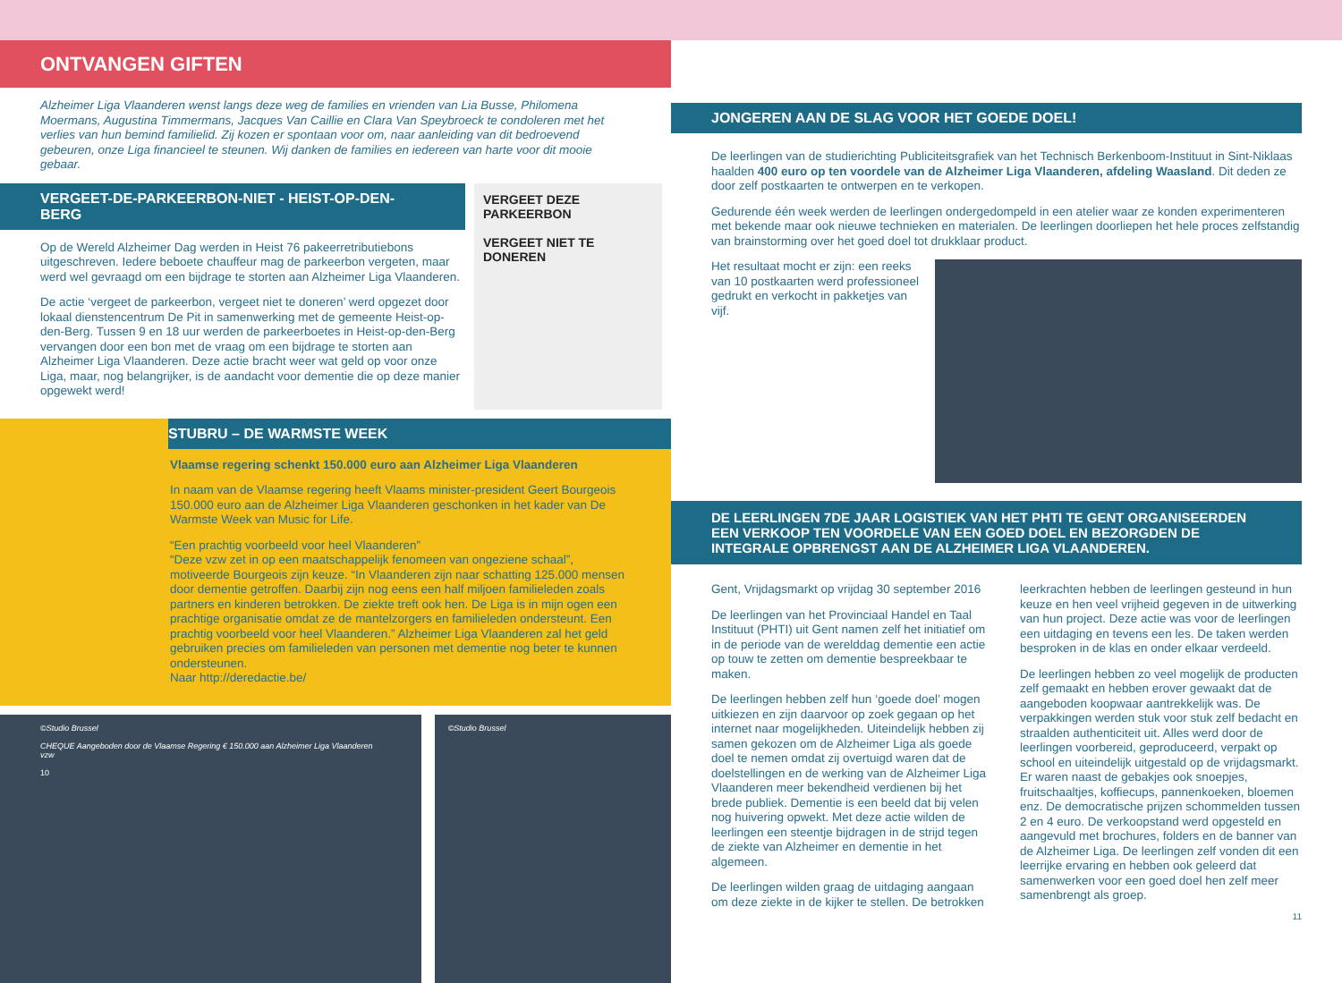ONTVANGEN GIFTEN
Alzheimer Liga Vlaanderen wenst langs deze weg de families en vrienden van Lia Busse, Philomena Moermans, Augustina Timmermans, Jacques Van Caillie en Clara Van Speybroeck te condoleren met het verlies van hun bemind familielid. Zij kozen er spontaan voor om, naar aanleiding van dit bedroevend gebeuren, onze Liga financieel te steunen. Wij danken de families en iedereen van harte voor dit mooie gebaar.
VERGEET-DE-PARKEERBON-NIET - HEIST-OP-DEN-BERG
Op de Wereld Alzheimer Dag werden in Heist 76 pakeerretributiebons uitgeschreven. Iedere beboete chauffeur mag de parkeerbon vergeten, maar werd wel gevraagd om een bijdrage te storten aan Alzheimer Liga Vlaanderen.
De actie ‘vergeet de parkeerbon, vergeet niet te doneren’ werd opgezet door lokaal dienstencentrum De Pit in samenwerking met de gemeente Heist-op-den-Berg. Tussen 9 en 18 uur werden de parkeerboetes in Heist-op-den-Berg vervangen door een bon met de vraag om een bijdrage te storten aan Alzheimer Liga Vlaanderen. Deze actie bracht weer wat geld op voor onze Liga, maar, nog belangrijker, is de aandacht voor dementie die op deze manier opgewekt werd!
VERGEET DEZE PARKEERBON
VERGEET NIET TE DONEREN
STUBRU – DE WARMSTE WEEK
Vlaamse regering schenkt 150.000 euro aan Alzheimer Liga Vlaanderen
In naam van de Vlaamse regering heeft Vlaams minister-president Geert Bourgeois 150.000 euro aan de Alzheimer Liga Vlaanderen geschonken in het kader van De Warmste Week van Music for Life.
“Een prachtig voorbeeld voor heel Vlaanderen”
“Deze vzw zet in op een maatschappelijk fenomeen van ongeziene schaal”, motiveerde Bourgeois zijn keuze. “In Vlaanderen zijn naar schatting 125.000 mensen door dementie getroffen. Daarbij zijn nog eens een half miljoen familieleden zoals partners en kinderen betrokken. De ziekte treft ook hen. De Liga is in mijn ogen een prachtige organisatie omdat ze de mantelzorgers en familieleden ondersteunt. Een prachtig voorbeeld voor heel Vlaanderen.” Alzheimer Liga Vlaanderen zal het geld gebruiken precies om familieleden van personen met dementie nog beter te kunnen ondersteunen.
Naar http://deredactie.be/
©Studio Brussel
CHEQUE Aangeboden door de Vlaamse Regering € 150.000 aan Alzheimer Liga Vlaanderen vzw
10
©Studio Brussel
JONGEREN AAN DE SLAG VOOR HET GOEDE DOEL!
De leerlingen van de studierichting Publiciteitsgrafiek van het Technisch Berkenboom-Instituut in Sint-Niklaas haalden 400 euro op ten voordele van de Alzheimer Liga Vlaanderen, afdeling Waasland. Dit deden ze door zelf postkaarten te ontwerpen en te verkopen.
Gedurende één week werden de leerlingen ondergedompeld in een atelier waar ze konden experimenteren met bekende maar ook nieuwe technieken en materialen. De leerlingen doorliepen het hele proces zelfstandig van brainstorming over het goed doel tot drukklaar product.
Het resultaat mocht er zijn: een reeks van 10 postkaarten werd professioneel gedrukt en verkocht in pakketjes van vijf.
DE LEERLINGEN 7DE JAAR LOGISTIEK VAN HET PHTI TE GENT ORGANISEERDEN EEN VERKOOP TEN VOORDELE VAN EEN GOED DOEL EN BEZORGDEN DE INTEGRALE OPBRENGST AAN DE ALZHEIMER LIGA VLAANDEREN.
Gent, Vrijdagsmarkt op vrijdag 30 september 2016
De leerlingen van het Provinciaal Handel en Taal Instituut (PHTI) uit Gent namen zelf het initiatief om in de periode van de werelddag dementie een actie op touw te zetten om dementie bespreekbaar te maken.
De leerlingen hebben zelf hun ‘goede doel’ mogen uitkiezen en zijn daarvoor op zoek gegaan op het internet naar mogelijkheden. Uiteindelijk hebben zij samen gekozen om de Alzheimer Liga als goede doel te nemen omdat zij overtuigd waren dat de doelstellingen en de werking van de Alzheimer Liga Vlaanderen meer bekendheid verdienen bij het brede publiek. Dementie is een beeld dat bij velen nog huivering opwekt. Met deze actie wilden de leerlingen een steentje bijdragen in de strijd tegen de ziekte van Alzheimer en dementie in het algemeen.
De leerlingen wilden graag de uitdaging aangaan om deze ziekte in de kijker te stellen. De betrokken leerkrachten hebben de leerlingen gesteund in hun keuze en hen veel vrijheid gegeven in de uitwerking van hun project. Deze actie was voor de leerlingen een uitdaging en tevens een les. De taken werden besproken in de klas en onder elkaar verdeeld.
De leerlingen hebben zo veel mogelijk de producten zelf gemaakt en hebben erover gewaakt dat de aangeboden koopwaar aantrekkelijk was. De verpakkingen werden stuk voor stuk zelf bedacht en straalden authenticiteit uit. Alles werd door de leerlingen voorbereid, geproduceerd, verpakt op school en uiteindelijk uitgestald op de vrijdagsmarkt. Er waren naast de gebakjes ook snoepjes, fruitschaaltjes, koffiecups, pannenkoeken, bloemen enz. De democratische prijzen schommelden tussen 2 en 4 euro. De verkoopstand werd opgesteld en aangevuld met brochures, folders en de banner van de Alzheimer Liga. De leerlingen zelf vonden dit een leerrijke ervaring en hebben ook geleerd dat samenwerken voor een goed doel hen zelf meer samenbrengt als groep.
11